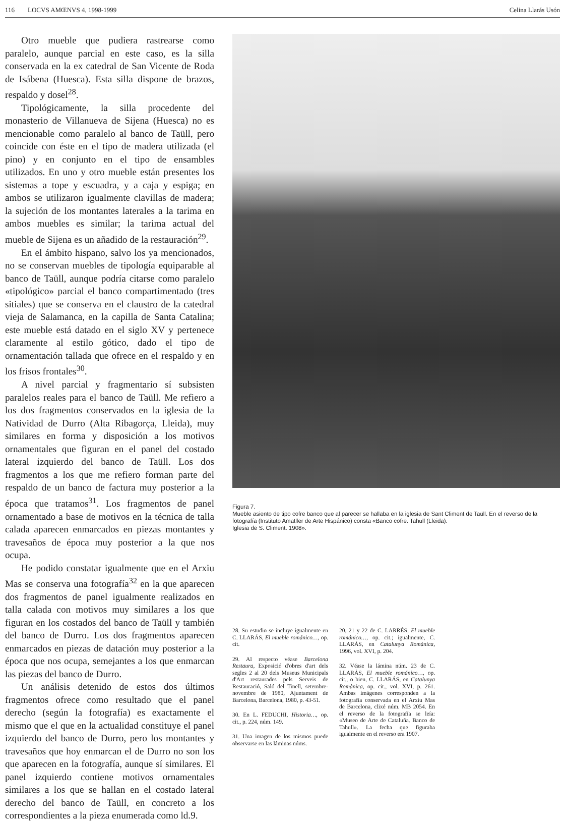116 LOCVS AMŒNVS 4, 1998-1999 Celina Llarás Usón
Otro mueble que pudiera rastrearse como paralelo, aunque parcial en este caso, es la silla conservada en la ex catedral de San Vicente de Roda de Isábena (Huesca). Esta silla dispone de brazos, respaldo y dosel<sup>28</sup>.
Tipológicamente, la silla procedente del monasterio de Villanueva de Sijena (Huesca) no es mencionable como paralelo al banco de Taüll, pero coincide con éste en el tipo de madera utilizada (el pino) y en conjunto en el tipo de ensambles utilizados. En uno y otro mueble están presentes los sistemas a tope y escuadra, y a caja y espiga; en ambos se utilizaron igualmente clavillas de madera; la sujeción de los montantes laterales a la tarima en ambos muebles es similar; la tarima actual del mueble de Sijena es un añadido de la restauración<sup>29</sup>.
En el ámbito hispano, salvo los ya mencionados, no se conservan muebles de tipología equiparable al banco de Taüll, aunque podría citarse como paralelo «tipológico» parcial el banco compartimentado (tres sitiales) que se conserva en el claustro de la catedral vieja de Salamanca, en la capilla de Santa Catalina; este mueble está datado en el siglo XV y pertenece claramente al estilo gótico, dado el tipo de ornamentación tallada que ofrece en el respaldo y en los frisos frontales<sup>30</sup>.
A nivel parcial y fragmentario sí subsisten paralelos reales para el banco de Taüll. Me refiero a los dos fragmentos conservados en la iglesia de la Natividad de Durro (Alta Ribagorça, Lleida), muy similares en forma y disposición a los motivos ornamentales que figuran en el panel del costado lateral izquierdo del banco de Taüll. Los dos fragmentos a los que me refiero forman parte del respaldo de un banco de factura muy posterior a la época que tratamos<sup>31</sup>. Los fragmentos de panel ornamentado a base de motivos en la técnica de talla calada aparecen enmarcados en piezas montantes y travesaños de época muy posterior a la que nos ocupa.
He podido constatar igualmente que en el Arxiu Mas se conserva una fotografía<sup>32</sup> en la que aparecen dos fragmentos de panel igualmente realizados en talla calada con motivos muy similares a los que figuran en los costados del banco de Taüll y también del banco de Durro. Los dos fragmentos aparecen enmarcados en piezas de datación muy posterior a la época que nos ocupa, semejantes a los que enmarcan las piezas del banco de Durro.
Un análisis detenido de estos dos últimos fragmentos ofrece como resultado que el panel derecho (según la fotografía) es exactamente el mismo que el que en la actualidad constituye el panel izquierdo del banco de Durro, pero los montantes y travesaños que hoy enmarcan el de Durro no son los que aparecen en la fotografía, aunque sí similares. El panel izquierdo contiene motivos ornamentales similares a los que se hallan en el costado lateral derecho del banco de Taüll, en concreto a los correspondientes a la pieza enumerada como ld.9.
Figura 7.
Mueble asiento de tipo cofre banco que al parecer se hallaba en la iglesia de Sant Climent de Taüll. En el reverso de la fotografía (Instituto Amatller de Arte Hispánico) consta «Banco cofre. Tahull (Lleida).
Iglesia de S. Climent. 1908».
28. Su estudio se incluye igualmente en C. LLARÁS, El mueble románico…, op. cit.
29. Al respecto véase Barcelona Restaura, Exposició d'obres d'art dels segles 2 al 20 dels Museus Municipals d'Art restaurades pels Serveis de Restauració, Saló del Tinell, setembre-novembre de 1980, Ajuntament de Barcelona, Barcelona, 1980, p. 43-51.
30. En L. FEDUCHI, Historia…, op. cit., p. 224, núm. 149.
31. Una imagen de los mismos puede observarse en las láminas núms.
20, 21 y 22 de C. LARRÉS, El mueble románico…, op. cit.; igualmente, C. LLARÁS, en Catalunya Romànica, 1996, vol. XVI, p. 204.
32. Véase la lámina núm. 23 de C. LLARÁS, El mueble románico…, op. cit., o bien, C. LLARÁS, en Catalunya Romànica, op. cit., vol. XVI, p. 261. Ambas imágenes corresponden a la fotografía conservada en el Arxiu Mas de Barcelona, clixé núm. MB 2054. En el reverso de la fotografía se leía: «Museo de Arte de Cataluña. Banco de Tahull». La fecha que figuraba igualmente en el reverso era 1907.